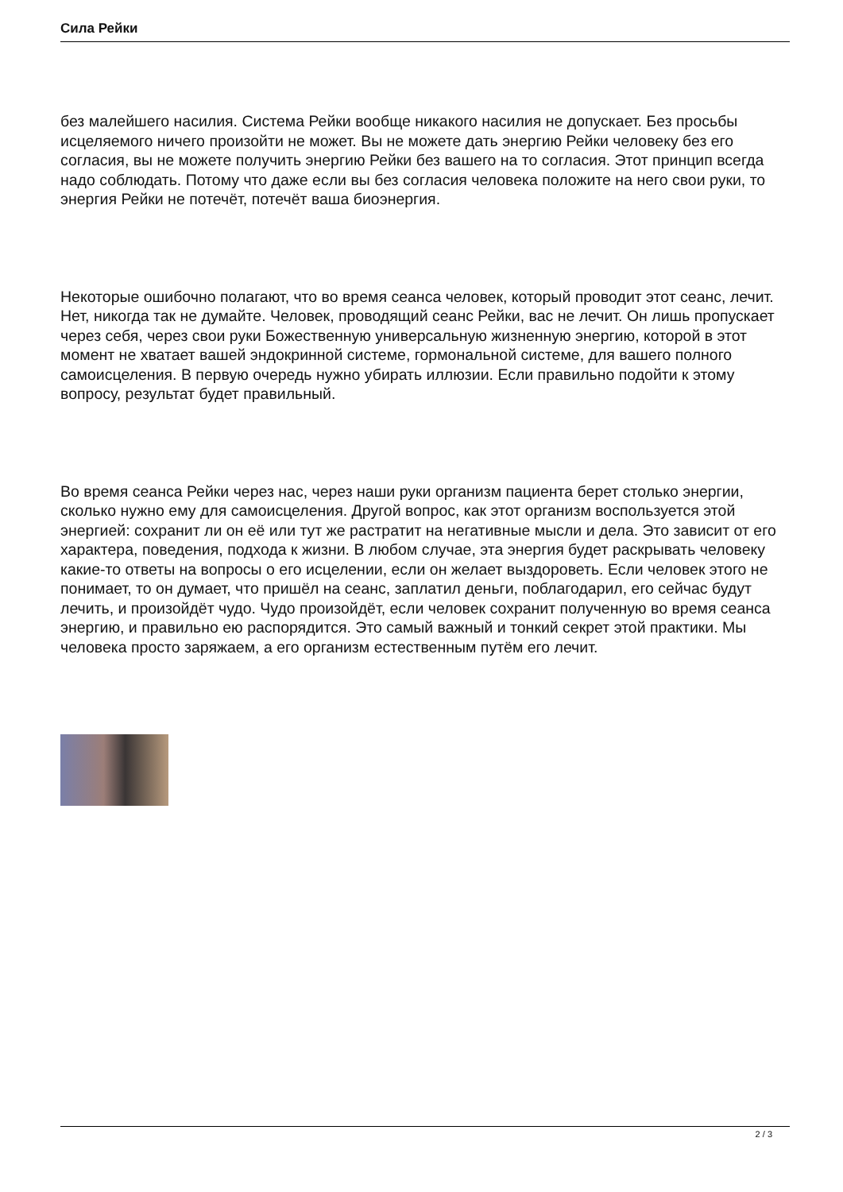Сила Рейки
без малейшего насилия. Система Рейки вообще никакого насилия не допускает. Без просьбы исцеляемого ничего произойти не может. Вы не можете дать энергию Рейки человеку без его согласия, вы не можете получить энергию Рейки без вашего на то согласия. Этот принцип всегда надо соблюдать. Потому что даже если вы без согласия человека положите на него свои руки, то энергия Рейки не потечёт, потечёт ваша биоэнергия.
Некоторые ошибочно полагают, что во время сеанса человек, который проводит этот сеанс, лечит. Нет, никогда так не думайте. Человек, проводящий сеанс Рейки, вас не лечит. Он лишь пропускает через себя, через свои руки Божественную универсальную жизненную энергию, которой в этот момент не хватает вашей эндокринной системе, гормональной системе, для вашего полного самоисцеления. В первую очередь нужно убирать иллюзии. Если правильно подойти к этому вопросу, результат будет правильный.
Во время сеанса Рейки через нас, через наши руки организм пациента берет столько энергии, сколько нужно ему для самоисцеления. Другой вопрос, как этот организм воспользуется этой энергией: сохранит ли он её или тут же растратит на негативные мысли и дела. Это зависит от его характера, поведения, подхода к жизни. В любом случае, эта энергия будет раскрывать человеку какие-то ответы на вопросы о его исцелении, если он желает выздороветь. Если человек этого не понимает, то он думает, что пришёл на сеанс, заплатил деньги, поблагодарил, его сейчас будут лечить, и произойдёт чудо. Чудо произойдёт, если человек сохранит полученную во время сеанса энергию, и правильно ею распорядится. Это самый важный и тонкий секрет этой практики. Мы человека просто заряжаем, а его организм естественным путём его лечит.
2 / 3